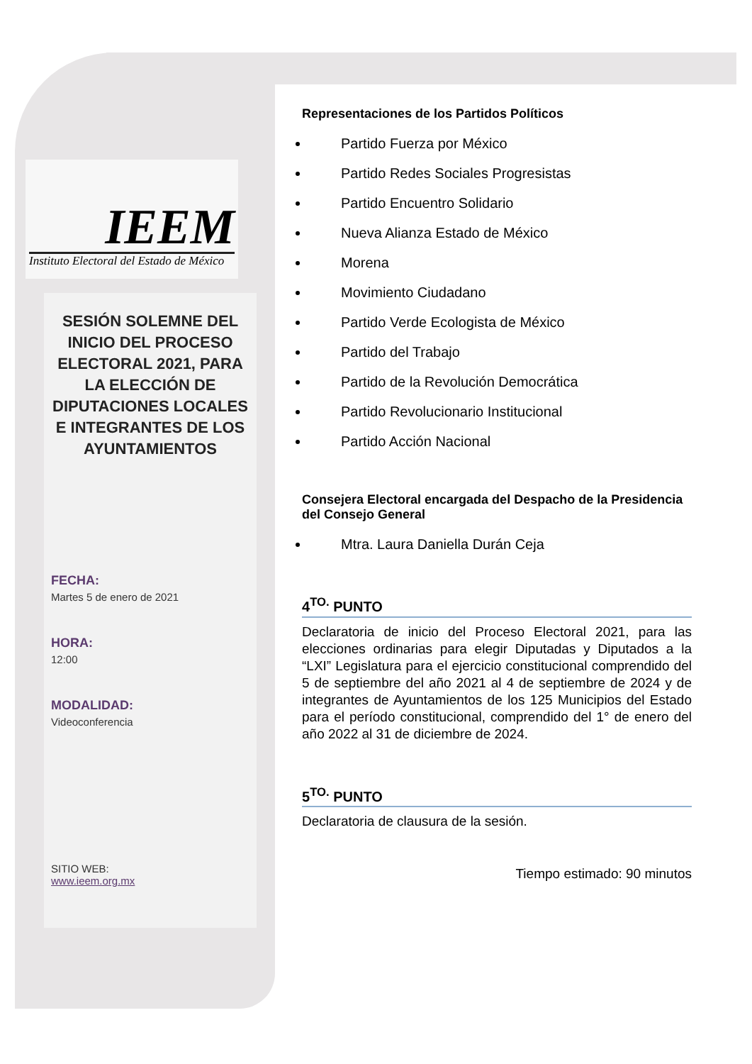IEEM
Instituto Electoral del Estado de México
SESIÓN SOLEMNE DEL INICIO DEL PROCESO ELECTORAL 2021, PARA LA ELECCIÓN DE DIPUTACIONES LOCALES E INTEGRANTES DE LOS AYUNTAMIENTOS
FECHA:
Martes 5 de enero de 2021
HORA:
12:00
MODALIDAD:
Videoconferencia
SITIO WEB:
www.ieem.org.mx
Representaciones de los Partidos Políticos
Partido Fuerza por México
Partido Redes Sociales Progresistas
Partido Encuentro Solidario
Nueva Alianza Estado de México
Morena
Movimiento Ciudadano
Partido Verde Ecologista de México
Partido del Trabajo
Partido de la Revolución Democrática
Partido Revolucionario Institucional
Partido Acción Nacional
Consejera Electoral encargada del Despacho de la Presidencia del Consejo General
Mtra. Laura Daniella Durán Ceja
4<sup>TO.</sup> PUNTO
Declaratoria de inicio del Proceso Electoral 2021, para las elecciones ordinarias para elegir Diputadas y Diputados a la “LXI” Legislatura para el ejercicio constitucional comprendido del 5 de septiembre del año 2021 al 4 de septiembre de 2024 y de integrantes de Ayuntamientos de los 125 Municipios del Estado para el período constitucional, comprendido del 1° de enero del año 2022 al 31 de diciembre de 2024.
5<sup>TO.</sup> PUNTO
Declaratoria de clausura de la sesión.
Tiempo estimado: 90 minutos